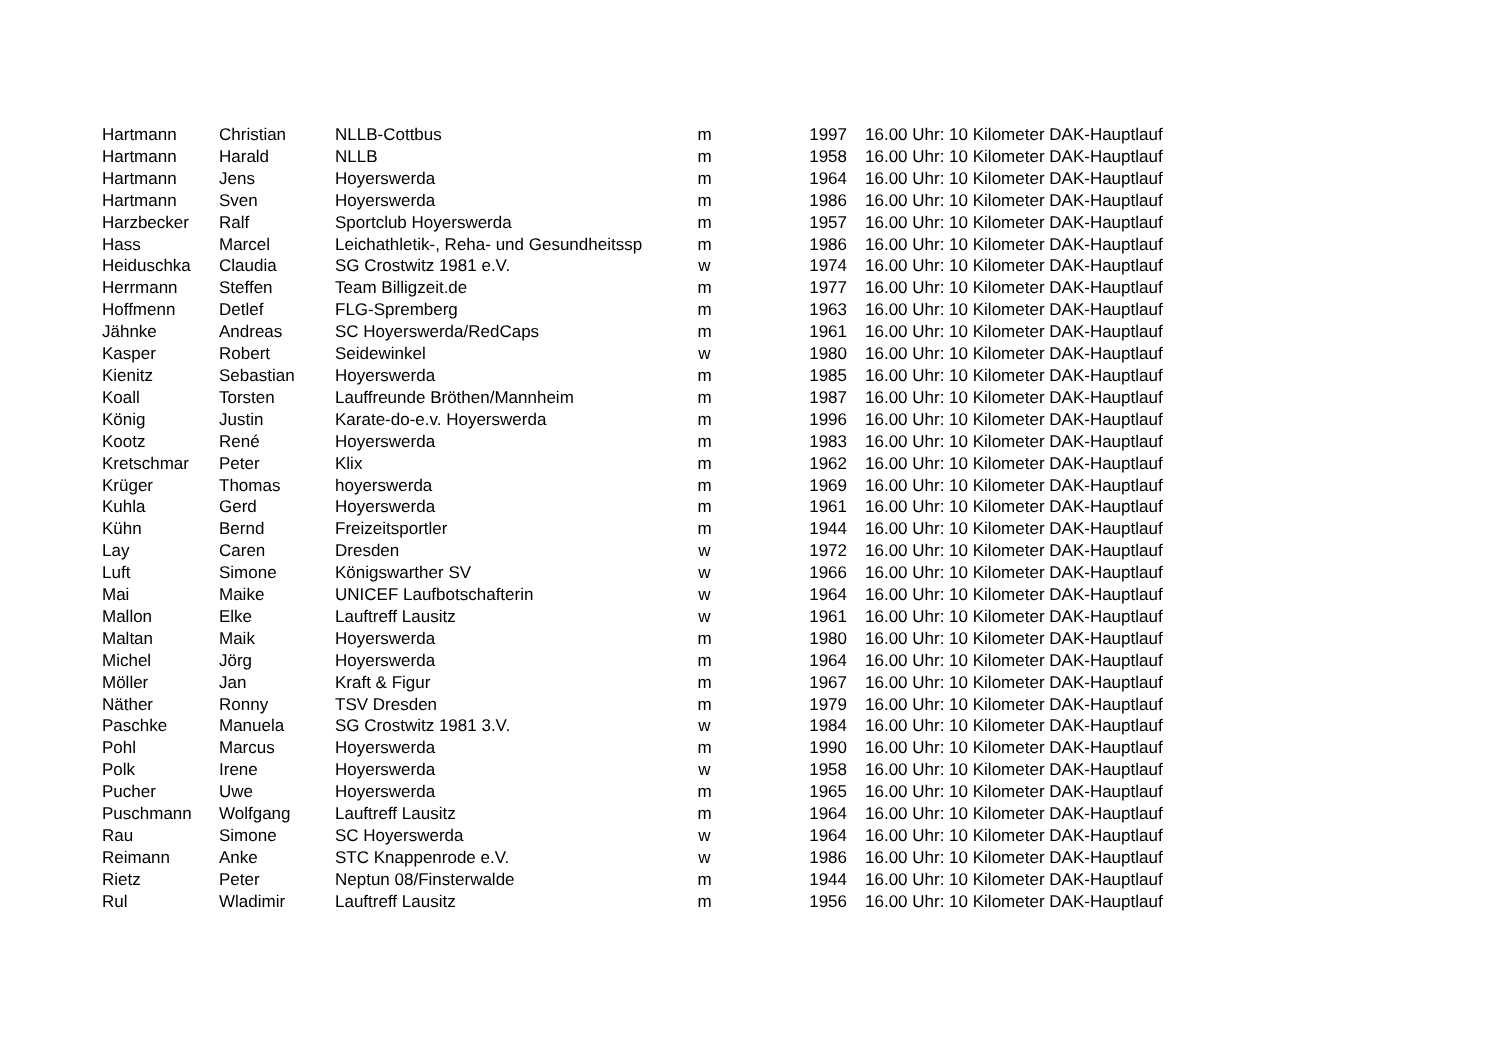| Hartmann | Christian | NLLB-Cottbus | m | 1997 | 16.00 Uhr: 10 Kilometer DAK-Hauptlauf |
| Hartmann | Harald | NLLB | m | 1958 | 16.00 Uhr: 10 Kilometer DAK-Hauptlauf |
| Hartmann | Jens | Hoyerswerda | m | 1964 | 16.00 Uhr: 10 Kilometer DAK-Hauptlauf |
| Hartmann | Sven | Hoyerswerda | m | 1986 | 16.00 Uhr: 10 Kilometer DAK-Hauptlauf |
| Harzbecker | Ralf | Sportclub Hoyerswerda | m | 1957 | 16.00 Uhr: 10 Kilometer DAK-Hauptlauf |
| Hass | Marcel | Leichathletik-, Reha- und Gesundheitssp | m | 1986 | 16.00 Uhr: 10 Kilometer DAK-Hauptlauf |
| Heiduschka | Claudia | SG Crostwitz 1981 e.V. | w | 1974 | 16.00 Uhr: 10 Kilometer DAK-Hauptlauf |
| Herrmann | Steffen | Team Billigzeit.de | m | 1977 | 16.00 Uhr: 10 Kilometer DAK-Hauptlauf |
| Hoffmenn | Detlef | FLG-Spremberg | m | 1963 | 16.00 Uhr: 10 Kilometer DAK-Hauptlauf |
| Jähnke | Andreas | SC Hoyerswerda/RedCaps | m | 1961 | 16.00 Uhr: 10 Kilometer DAK-Hauptlauf |
| Kasper | Robert | Seidewinkel | w | 1980 | 16.00 Uhr: 10 Kilometer DAK-Hauptlauf |
| Kienitz | Sebastian | Hoyerswerda | m | 1985 | 16.00 Uhr: 10 Kilometer DAK-Hauptlauf |
| Koall | Torsten | Lauffreunde Bröthen/Mannheim | m | 1987 | 16.00 Uhr: 10 Kilometer DAK-Hauptlauf |
| König | Justin | Karate-do-e.v. Hoyerswerda | m | 1996 | 16.00 Uhr: 10 Kilometer DAK-Hauptlauf |
| Kootz | René | Hoyerswerda | m | 1983 | 16.00 Uhr: 10 Kilometer DAK-Hauptlauf |
| Kretschmar | Peter | Klix | m | 1962 | 16.00 Uhr: 10 Kilometer DAK-Hauptlauf |
| Krüger | Thomas | hoyerswerda | m | 1969 | 16.00 Uhr: 10 Kilometer DAK-Hauptlauf |
| Kuhla | Gerd | Hoyerswerda | m | 1961 | 16.00 Uhr: 10 Kilometer DAK-Hauptlauf |
| Kühn | Bernd | Freizeitsportler | m | 1944 | 16.00 Uhr: 10 Kilometer DAK-Hauptlauf |
| Lay | Caren | Dresden | w | 1972 | 16.00 Uhr: 10 Kilometer DAK-Hauptlauf |
| Luft | Simone | Königswarther SV | w | 1966 | 16.00 Uhr: 10 Kilometer DAK-Hauptlauf |
| Mai | Maike | UNICEF Laufbotschafterin | w | 1964 | 16.00 Uhr: 10 Kilometer DAK-Hauptlauf |
| Mallon | Elke | Lauftreff Lausitz | w | 1961 | 16.00 Uhr: 10 Kilometer DAK-Hauptlauf |
| Maltan | Maik | Hoyerswerda | m | 1980 | 16.00 Uhr: 10 Kilometer DAK-Hauptlauf |
| Michel | Jörg | Hoyerswerda | m | 1964 | 16.00 Uhr: 10 Kilometer DAK-Hauptlauf |
| Möller | Jan | Kraft & Figur | m | 1967 | 16.00 Uhr: 10 Kilometer DAK-Hauptlauf |
| Näther | Ronny | TSV Dresden | m | 1979 | 16.00 Uhr: 10 Kilometer DAK-Hauptlauf |
| Paschke | Manuela | SG Crostwitz 1981 3.V. | w | 1984 | 16.00 Uhr: 10 Kilometer DAK-Hauptlauf |
| Pohl | Marcus | Hoyerswerda | m | 1990 | 16.00 Uhr: 10 Kilometer DAK-Hauptlauf |
| Polk | Irene | Hoyerswerda | w | 1958 | 16.00 Uhr: 10 Kilometer DAK-Hauptlauf |
| Pucher | Uwe | Hoyerswerda | m | 1965 | 16.00 Uhr: 10 Kilometer DAK-Hauptlauf |
| Puschmann | Wolfgang | Lauftreff Lausitz | m | 1964 | 16.00 Uhr: 10 Kilometer DAK-Hauptlauf |
| Rau | Simone | SC Hoyerswerda | w | 1964 | 16.00 Uhr: 10 Kilometer DAK-Hauptlauf |
| Reimann | Anke | STC Knappenrode e.V. | w | 1986 | 16.00 Uhr: 10 Kilometer DAK-Hauptlauf |
| Rietz | Peter | Neptun 08/Finsterwalde | m | 1944 | 16.00 Uhr: 10 Kilometer DAK-Hauptlauf |
| Rul | Wladimir | Lauftreff Lausitz | m | 1956 | 16.00 Uhr: 10 Kilometer DAK-Hauptlauf |